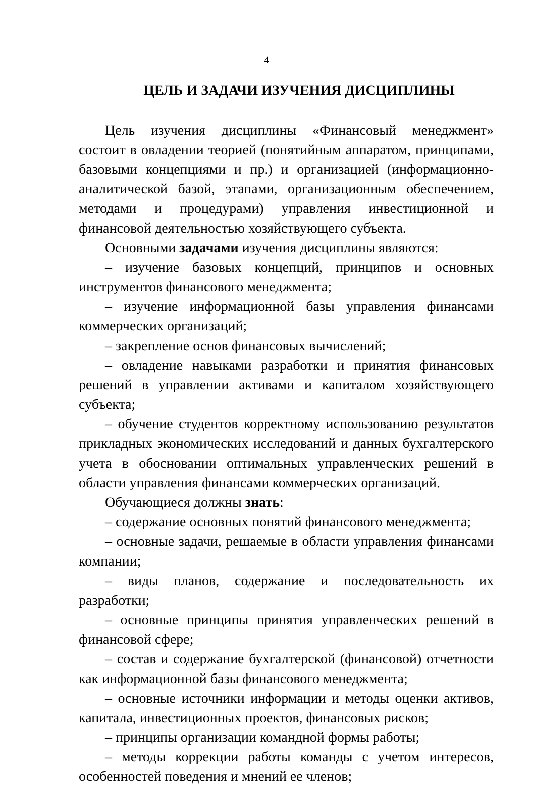4
ЦЕЛЬ И ЗАДАЧИ ИЗУЧЕНИЯ ДИСЦИПЛИНЫ
Цель изучения дисциплины «Финансовый менеджмент» состоит в овладении теорией (понятийным аппаратом, принципами, базовыми концепциями и пр.) и организацией (информационно-аналитической базой, этапами, организационным обеспечением, методами и процедурами) управления инвестиционной и финансовой деятельностью хозяйствующего субъекта.
Основными задачами изучения дисциплины являются:
– изучение базовых концепций, принципов и основных инструментов финансового менеджмента;
– изучение информационной базы управления финансами коммерческих организаций;
– закрепление основ финансовых вычислений;
– овладение навыками разработки и принятия финансовых решений в управлении активами и капиталом хозяйствующего субъекта;
– обучение студентов корректному использованию результатов прикладных экономических исследований и данных бухгалтерского учета в обосновании оптимальных управленческих решений в области управления финансами коммерческих организаций.
Обучающиеся должны знать:
– содержание основных понятий финансового менеджмента;
– основные задачи, решаемые в области управления финансами компании;
– виды планов, содержание и последовательность их разработки;
– основные принципы принятия управленческих решений в финансовой сфере;
– состав и содержание бухгалтерской (финансовой) отчетности как информационной базы финансового менеджмента;
– основные источники информации и методы оценки активов, капитала, инвестиционных проектов, финансовых рисков;
– принципы организации командной формы работы;
– методы коррекции работы команды с учетом интересов, особенностей поведения и мнений ее членов;